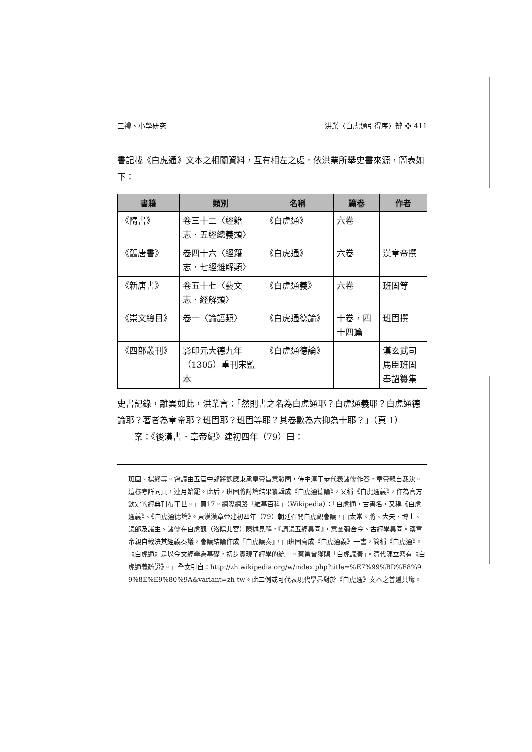三禮、小學研究 洪業〈白虎通引得序〉辨 ❖ 411
書記載《白虎通》文本之相關資料，互有相左之處。依洪業所舉史書來源，簡表如下：
| 書籍 | 類別 | 名稱 | 篇卷 | 作者 |
| --- | --- | --- | --- | --- |
| 《隋書》 | 卷三十二〈經籍志．五經總義類〉 | 《白虎通》 | 六卷 | |
| 《舊唐書》 | 卷四十六〈經籍志．七經雜解類〉 | 《白虎通》 | 六卷 | 漢章帝撰 |
| 《新唐書》 | 卷五十七〈藝文志．經解類〉 | 《白虎通義》 | 六卷 | 班固等 |
| 《崇文總目》 | 卷一〈論語類〉 | 《白虎通德論》 | 十卷，四十四篇 | 班固撰 |
| 《四部叢刊》 | 影印元大德九年（1305）重刊宋監本 | 《白虎通德論》 | | 漢玄武司馬臣班固奉詔纂集 |
史書記錄，離異如此，洪業言：「然則書之名為白虎通耶？白虎通義耶？白虎通德論耶？著者為章帝耶？班固耶？班固等耶？其卷數為六抑為十耶？」（頁 1）
案：《後漢書．章帝紀》建初四年（79）曰：
班固、楊終等。會議由五官中郎將魏應秉承皇帝旨意發問，侍中淳于恭代表諸儒作答，章帝親自裁決。這樣考詳同異，連月始罷。此后，班固將討論結果纂輯成《白虎通德論》，又稱《白虎通義》，作為官方欽定的經典刊布于世。」頁17。網際網路「維基百科」（Wikipedia）：「白虎通，古書名，又稱《白虎通義》、《白虎通德論》。東漢漢章帝建初四年（79）朝廷召開白虎觀會議，由太常、將、大夫、博士、議郎及諸生、諸儒在白虎觀（洛陽北宮）陳述見解，『講議五經異同』，意圖彌合今、古經學異同。漢章帝親自裁決其經義奏議，會議結論作成『白虎議奏』，由班固寫成《白虎通義》一書，簡稱《白虎通》。《白虎通》是以今文經學為基礎，初步實現了經學的統一。蔡邕曾獲賜「白虎議奏」。清代陳立寫有《白虎通義疏證》。」全文引自：http://zh.wikipedia.org/w/index.php?title=%E7%99%BD%E8%99%8E%E9%80%9A&variant=zh-tw。此二例或可代表現代學界對於《白虎通》文本之普遍共識。